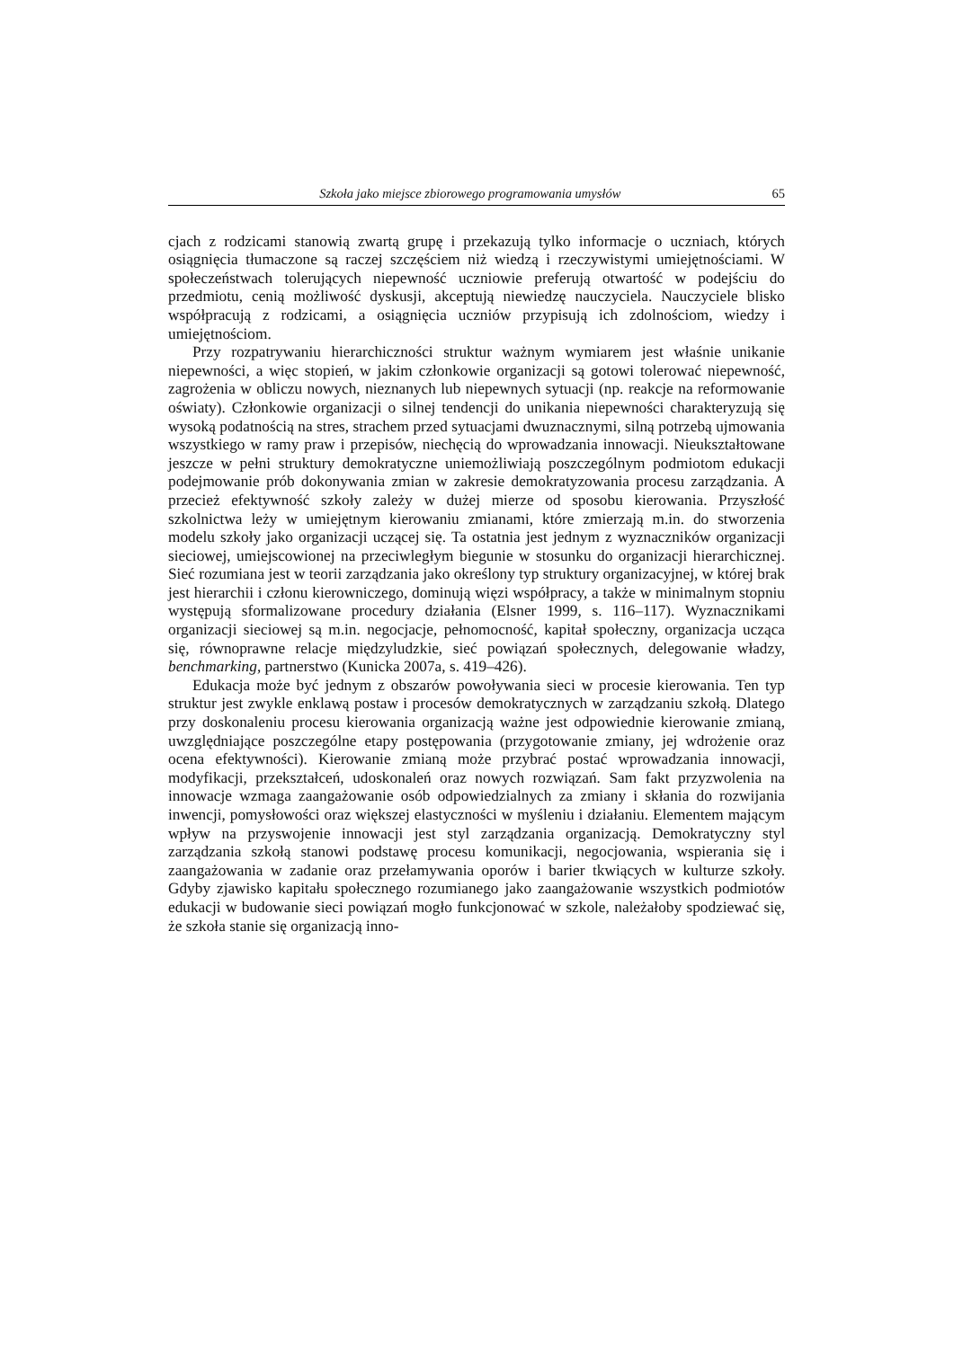Szkoła jako miejsce zbiorowego programowania umysłów 65
cjach z rodzicami stanowią zwartą grupę i przekazują tylko informacje o uczniach, których osiągnięcia tłumaczone są raczej szczęściem niż wiedzą i rzeczywistymi umiejętnościami. W społeczeństwach tolerujących niepewność uczniowie preferują otwartość w podejściu do przedmiotu, cenią możliwość dyskusji, akceptują niewiedzę nauczyciela. Nauczyciele blisko współpracują z rodzicami, a osiągnięcia uczniów przypisują ich zdolnościom, wiedzy i umiejętnościom.
Przy rozpatrywaniu hierarchiczności struktur ważnym wymiarem jest właśnie unikanie niepewności, a więc stopień, w jakim członkowie organizacji są gotowi tolerować niepewność, zagrożenia w obliczu nowych, nieznanych lub niepewnych sytuacji (np. reakcje na reformowanie oświaty). Członkowie organizacji o silnej tendencji do unikania niepewności charakteryzują się wysoką podatnością na stres, strachem przed sytuacjami dwuznacznymi, silną potrzebą ujmowania wszystkiego w ramy praw i przepisów, niechęcią do wprowadzania innowacji. Nieukształtowane jeszcze w pełni struktury demokratyczne uniemożliwiają poszczególnym podmiotom edukacji podejmowanie prób dokonywania zmian w zakresie demokratyzowania procesu zarządzania. A przecież efektywność szkoły zależy w dużej mierze od sposobu kierowania. Przyszłość szkolnictwa leży w umiejętnym kierowaniu zmianami, które zmierzają m.in. do stworzenia modelu szkoły jako organizacji uczącej się. Ta ostatnia jest jednym z wyznaczników organizacji sieciowej, umiejscowionej na przeciwległym biegunie w stosunku do organizacji hierarchicznej. Sieć rozumiana jest w teorii zarządzania jako określony typ struktury organizacyjnej, w której brak jest hierarchii i członu kierowniczego, dominują więzi współpracy, a także w minimalnym stopniu występują sformalizowane procedury działania (Elsner 1999, s. 116–117). Wyznacznikami organizacji sieciowej są m.in. negocjacje, pełnomocność, kapitał społeczny, organizacja ucząca się, równoprawne relacje międzyludzkie, sieć powiązań społecznych, delegowanie władzy, benchmarking, partnerstwo (Kunicka 2007a, s. 419–426).
Edukacja może być jednym z obszarów powoływania sieci w procesie kierowania. Ten typ struktur jest zwykle enklawą postaw i procesów demokratycznych w zarządzaniu szkołą. Dlatego przy doskonaleniu procesu kierowania organizacją ważne jest odpowiednie kierowanie zmianą, uwzględniające poszczególne etapy postępowania (przygotowanie zmiany, jej wdrożenie oraz ocena efektywności). Kierowanie zmianą może przybrać postać wprowadzania innowacji, modyfikacji, przekształceń, udoskonaleń oraz nowych rozwiązań. Sam fakt przyzwolenia na innowacje wzmaga zaangażowanie osób odpowiedzialnych za zmiany i skłania do rozwijania inwencji, pomysłowości oraz większej elastyczności w myśleniu i działaniu. Elementem mającym wpływ na przyswojenie innowacji jest styl zarządzania organizacją. Demokratyczny styl zarządzania szkołą stanowi podstawę procesu komunikacji, negocjowania, wspierania się i zaangażowania w zadanie oraz przełamywania oporów i barier tkwiących w kulturze szkoły. Gdyby zjawisko kapitału społecznego rozumianego jako zaangażowanie wszystkich podmiotów edukacji w budowanie sieci powiązań mogło funkcjonować w szkole, należałoby spodziewać się, że szkoła stanie się organizacją inno-